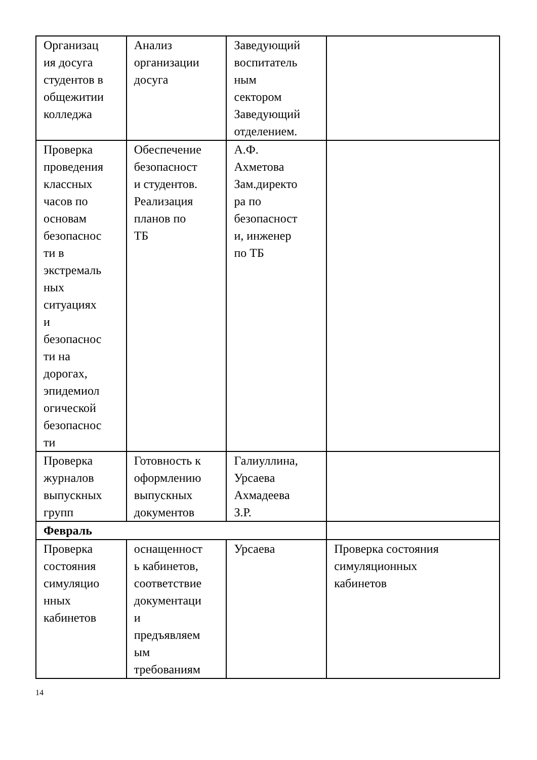| Организац ия досуга студентов в общежитии колледжа | Анализ организации досуга | Заведующий воспитатель ным сектором Заведующий отделением. | |
| Проверка проведения классных часов по основам безопаснос ти в экстремаль ных ситуациях и безопаснос ти на дорогах, эпидемиол огической безопаснос ти | Обеспечение безопасност и студентов. Реализация планов по ТБ | А.Ф. Ахметова Зам.директо ра по безопасност и, инженер по ТБ | |
| Проверка журналов выпускных групп | Готовность к оформлению выпускных документов | Галиуллина, Урсаева Ахмадеева З.Р. | |
| Февраль | | | |
| Проверка состояния симуляцио нных кабинетов | оснащенност ь кабинетов, соответствие документаци и предъявляем ым требованиям | Урсаева | Проверка состояния симуляционных кабинетов |
14